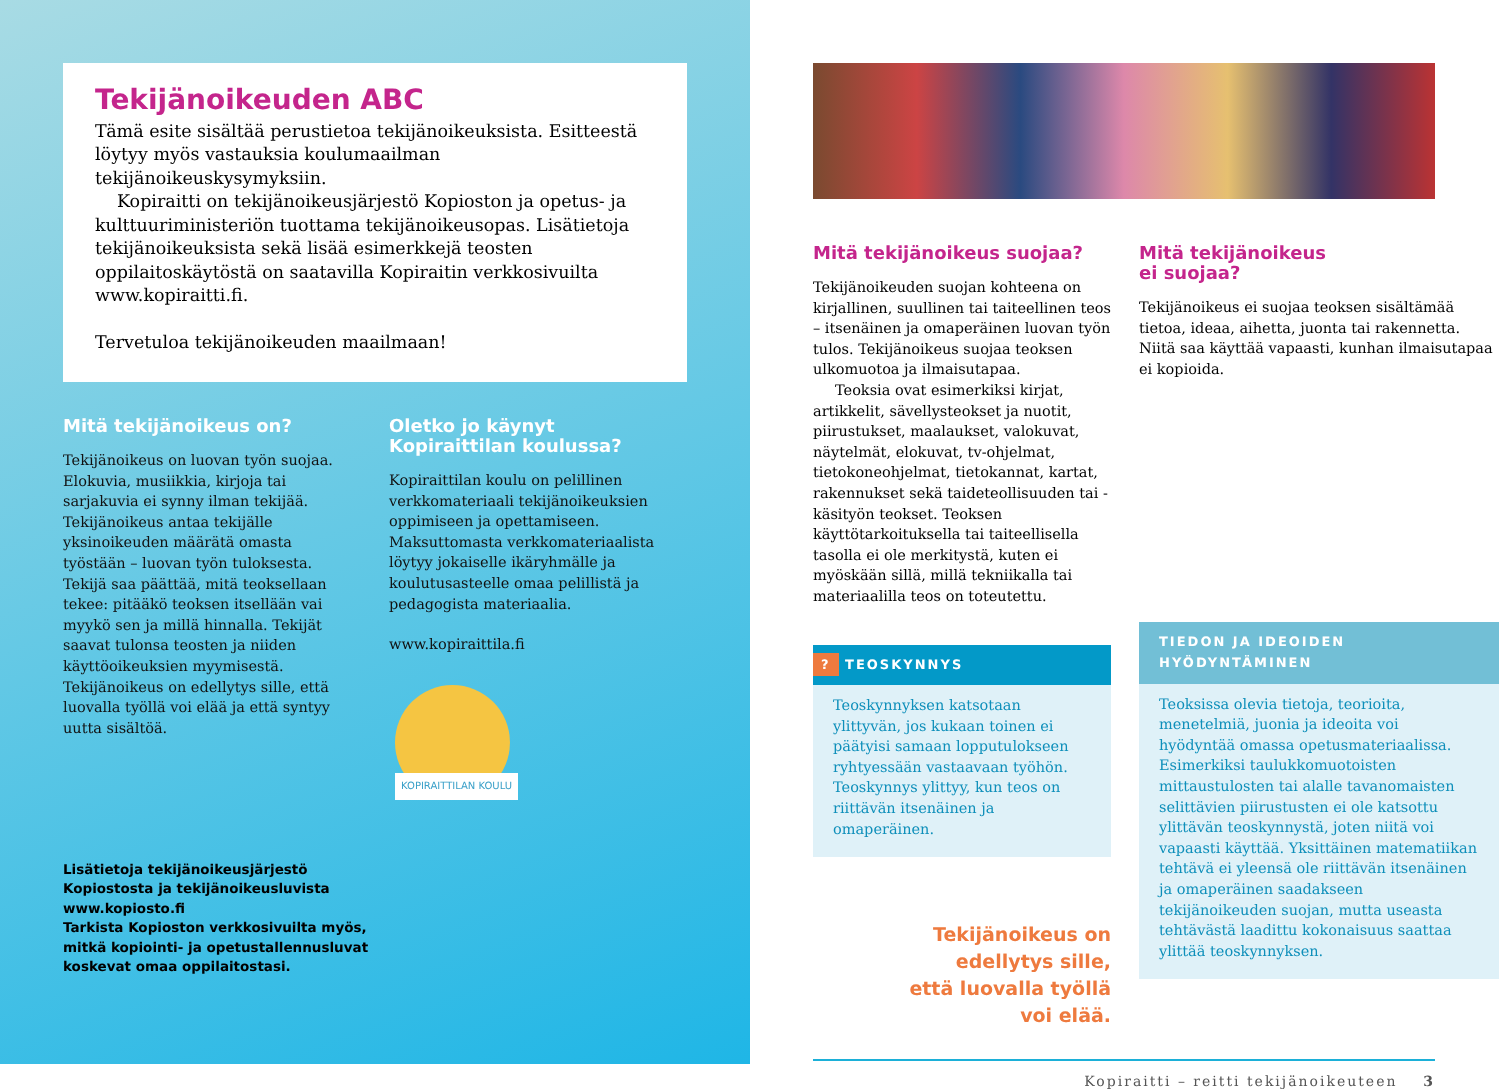Tekijänoikeuden ABC
Tämä esite sisältää perustietoa tekijänoikeuksista. Esitteestä löytyy myös vastauksia koulumaailman tekijänoikeuskysymyksiin.
Kopiraitti on tekijänoikeusjärjestö Kopioston ja opetus- ja kulttuuriministeriön tuottama tekijänoikeusopas. Lisätietoja tekijänoikeuksista sekä lisää esimerkkejä teosten oppilaitoskäytöstä on saatavilla Kopiraitin verkkosivuilta www.kopiraitti.fi.
Tervetuloa tekijänoikeuden maailmaan!
Mitä tekijänoikeus on?
Tekijänoikeus on luovan työn suojaa. Elokuvia, musiikkia, kirjoja tai sarjakuvia ei synny ilman tekijää. Tekijänoikeus antaa tekijälle yksinoikeuden määrätä omasta työstään – luovan työn tuloksesta. Tekijä saa päättää, mitä teoksellaan tekee: pitääkö teoksen itsellään vai myykö sen ja millä hinnalla. Tekijät saavat tulonsa teosten ja niiden käyttöoikeuksien myymisestä. Tekijänoikeus on edellytys sille, että luovalla työllä voi elää ja että syntyy uutta sisältöä.
Oletko jo käynyt Kopiraittilan koulussa?
Kopiraittilan koulu on pelillinen verkkomateriaali tekijänoikeuksien oppimiseen ja opettamiseen. Maksuttomasta verkkomateriaalista löytyy jokaiselle ikäryhmälle ja koulutusasteelle omaa pelillistä ja pedagogista materiaalia.
www.kopiraittila.fi
KOPIRAITTILAN KOULU
Lisätietoja tekijänoikeusjärjestö
Kopiostosta ja tekijänoikeusluvista
www.kopiosto.fi
Tarkista Kopioston verkkosivuilta myös,
mitkä kopiointi- ja opetustallennusluvat
koskevat omaa oppilaitostasi.
Mitä tekijänoikeus suojaa?
Tekijänoikeuden suojan kohteena on kirjallinen, suullinen tai taiteellinen teos – itsenäinen ja omaperäinen luovan työn tulos. Tekijänoikeus suojaa teoksen ulkomuotoa ja ilmaisutapaa.
Teoksia ovat esimerkiksi kirjat, artikkelit, sävellysteokset ja nuotit, piirustukset, maalaukset, valokuvat, näytelmät, elokuvat, tv-ohjelmat, tietokoneohjelmat, tietokannat, kartat, rakennukset sekä taideteollisuuden tai -käsityön teokset. Teoksen käyttötarkoituksella tai taiteellisella tasolla ei ole merkitystä, kuten ei myöskään sillä, millä tekniikalla tai materiaalilla teos on toteutettu.
? TEOSKYNNYS
Teoskynnyksen katsotaan ylittyvän, jos kukaan toinen ei päätyisi samaan lopputulokseen ryhtyessään vastaavaan työhön. Teoskynnys ylittyy, kun teos on riittävän itsenäinen ja omaperäinen.
Tekijänoikeus on
edellytys sille,
että luovalla työllä
voi elää.
Mitä tekijänoikeus
ei suojaa?
Tekijänoikeus ei suojaa teoksen sisältämää tietoa, ideaa, aihetta, juonta tai rakennetta. Niitä saa käyttää vapaasti, kunhan ilmaisutapaa ei kopioida.
TIEDON JA IDEOIDEN
HYÖDYNTÄMINEN
Teoksissa olevia tietoja, teorioita, menetelmiä, juonia ja ideoita voi hyödyntää omassa opetusmateriaalissa. Esimerkiksi taulukkomuotoisten mittaustulosten tai alalle tavanomaisten selittävien piirustusten ei ole katsottu ylittävän teoskynnystä, joten niitä voi vapaasti käyttää. Yksittäinen matematiikan tehtävä ei yleensä ole riittävän itsenäinen ja omaperäinen saadakseen tekijänoikeuden suojan, mutta useasta tehtävästä laadittu kokonaisuus saattaa ylittää teoskynnyksen.
Kopiraitti – reitti tekijänoikeuteen 3